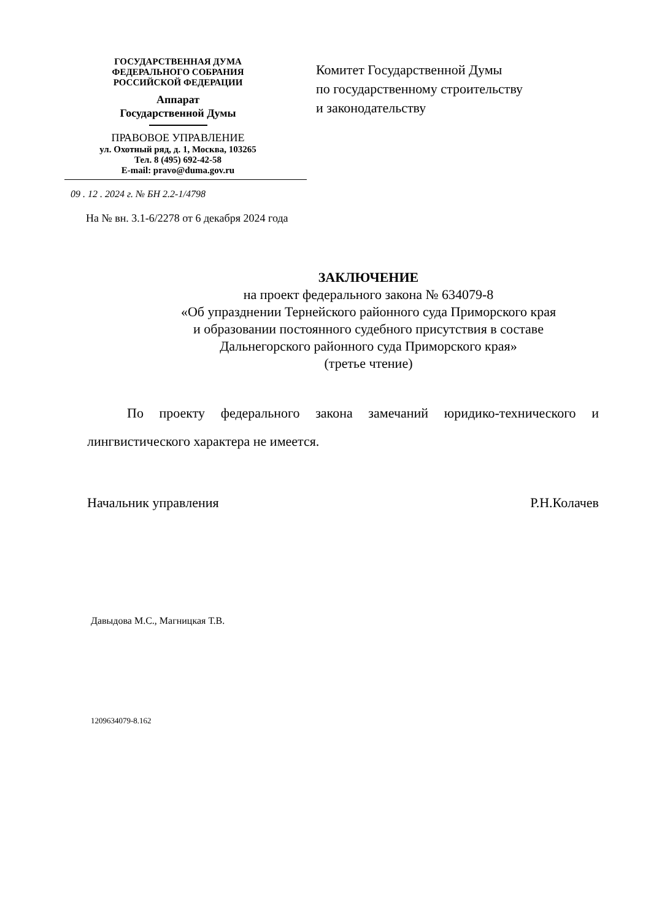ГОСУДАРСТВЕННАЯ ДУМА
ФЕДЕРАЛЬНОГО СОБРАНИЯ
РОССИЙСКОЙ ФЕДЕРАЦИИ
Аппарат
Государственной Думы
ПРАВОВОЕ УПРАВЛЕНИЕ
ул. Охотный ряд, д. 1, Москва, 103265
Тел. 8 (495) 692-42-58
E-mail: pravo@duma.gov.ru
Комитет Государственной Думы
по государственному строительству
и законодательству
09 . 12 . 2024 г. № БН 2.2-1/4798
На № вн. 3.1-6/2278 от 6 декабря 2024 года
ЗАКЛЮЧЕНИЕ
на проект федерального закона № 634079-8
«Об упразднении Тернейского районного суда Приморского края
и образовании постоянного судебного присутствия в составе
Дальнегорского районного суда Приморского края»
(третье чтение)
По проекту федерального закона замечаний юридико-технического и лингвистического характера не имеется.
Начальник управления Р.Н.Колачев
Давыдова М.С., Магницкая Т.В.
1209634079-8.162